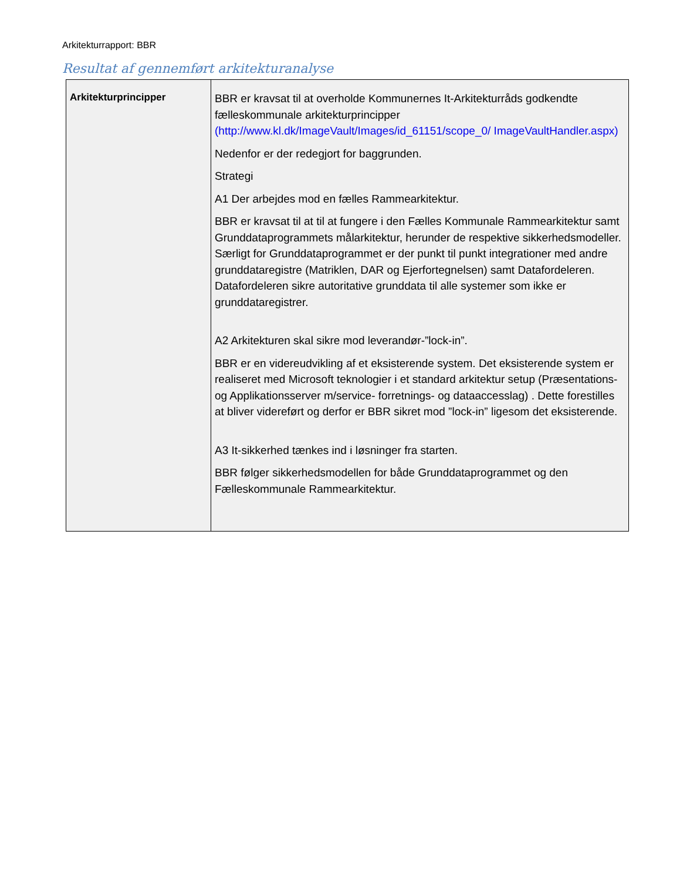Arkitekturrapport: BBR
Resultat af gennemført arkitekturanalyse
| Arkitekturprincipper | BBR er kravsat til at overholde Kommunernes It-Arkitekturråds godkendte fælleskommunale arkitekturprincipper (http://www.kl.dk/ImageVault/Images/id_61151/scope_0/ ImageVaultHandler.aspx) Nedenfor er der redegjort for baggrunden. Strategi A1 Der arbejdes mod en fælles Rammearkitektur. BBR er kravsat til at til at fungere i den Fælles Kommunale Rammearkitektur samt Grunddataprogrammets målarkitektur, herunder de respektive sikkerhedsmodeller. Særligt for Grunddataprogrammet er der punkt til punkt integrationer med andre grunddataregistre (Matriklen, DAR og Ejerfortegnelsen) samt Datafordeleren. Datafordeleren sikre autoritative grunddata til alle systemer som ikke er grunddataregistrer. A2 Arkitekturen skal sikre mod leverandør-”lock-in”. BBR er en videreudvikling af et eksisterende system. Det eksisterende system er realiseret med Microsoft teknologier i et standard arkitektur setup (Præsentations- og Applikationsserver m/service- forretnings- og dataaccesslag) . Dette forestilles at bliver videreført og derfor er BBR sikret mod ”lock-in” ligesom det eksisterende. A3 It-sikkerhed tænkes ind i løsninger fra starten. BBR følger sikkerhedsmodellen for både Grunddataprogrammet og den Fælleskommunale Rammearkitektur. |